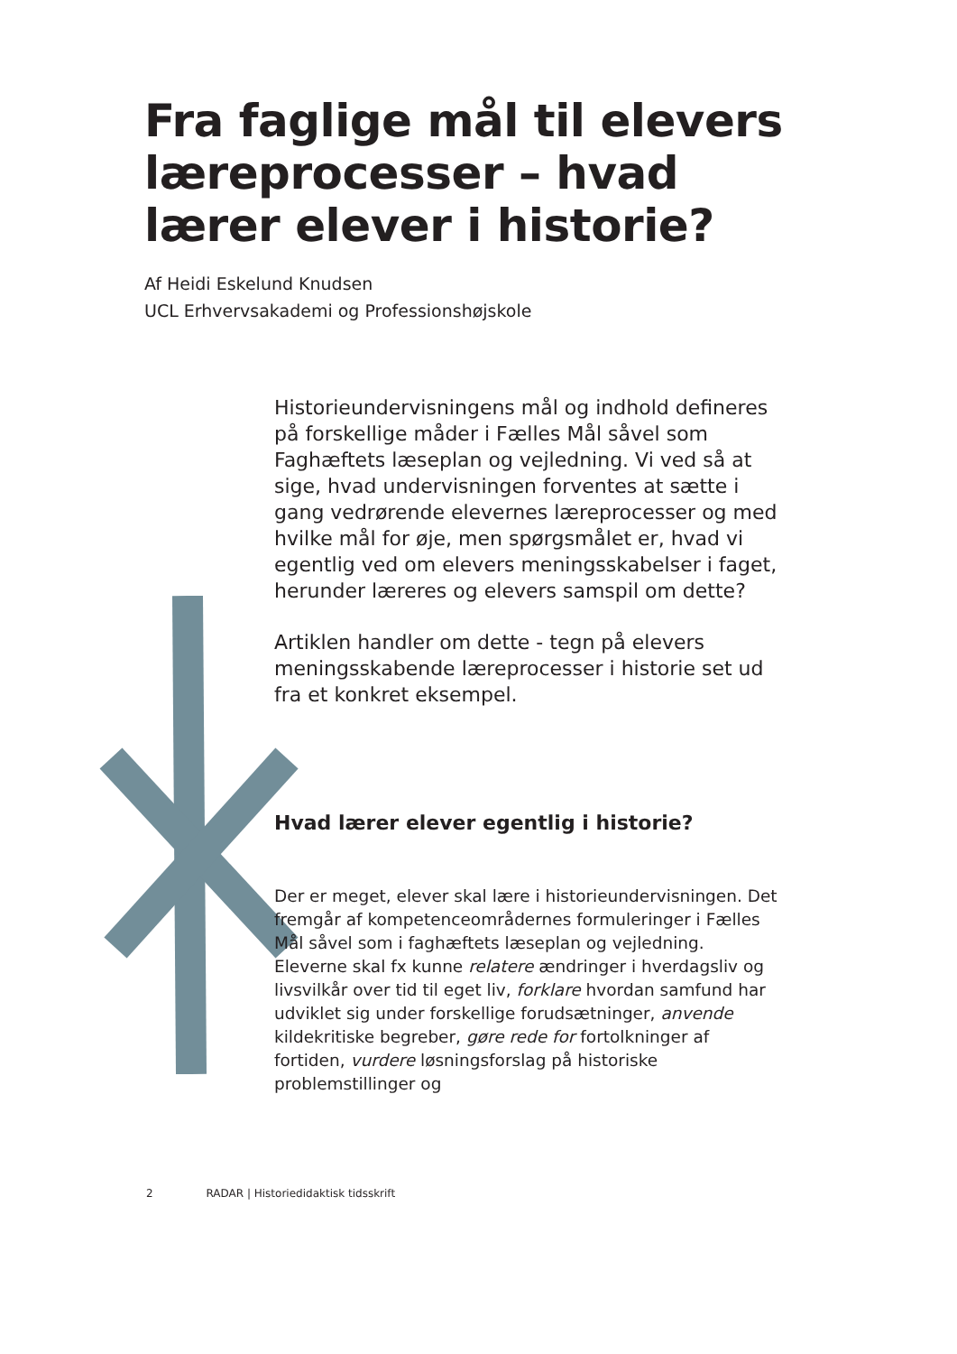Fra faglige mål til elevers læreprocesser – hvad lærer elever i historie?
Af Heidi Eskelund Knudsen
UCL Erhvervsakademi og Professionshøjskole
Historieundervisningens mål og indhold defineres på forskellige måder i Fælles Mål såvel som Faghæftets læseplan og vejledning. Vi ved så at sige, hvad undervisningen forventes at sætte i gang vedrørende elevernes læreprocesser og med hvilke mål for øje, men spørgsmålet er, hvad vi egentlig ved om elevers meningsskabelser i faget, herunder læreres og elevers samspil om dette?
Artiklen handler om dette - tegn på elevers meningsskabende læreprocesser i historie set ud fra et konkret eksempel.
Hvad lærer elever egentlig i historie?
Der er meget, elever skal lære i historieundervisningen. Det fremgår af kompetenceområdernes formuleringer i Fælles Mål såvel som i faghæftets læseplan og vejledning. Eleverne skal fx kunne relatere ændringer i hverdagsliv og livsvilkår over tid til eget liv, forklare hvordan samfund har udviklet sig under forskellige forudsætninger, anvende kildekritiske begreber, gøre rede for fortolkninger af fortiden, vurdere løsningsforslag på historiske problemstillinger og
2 RADAR | Historiedidaktisk tidsskrift